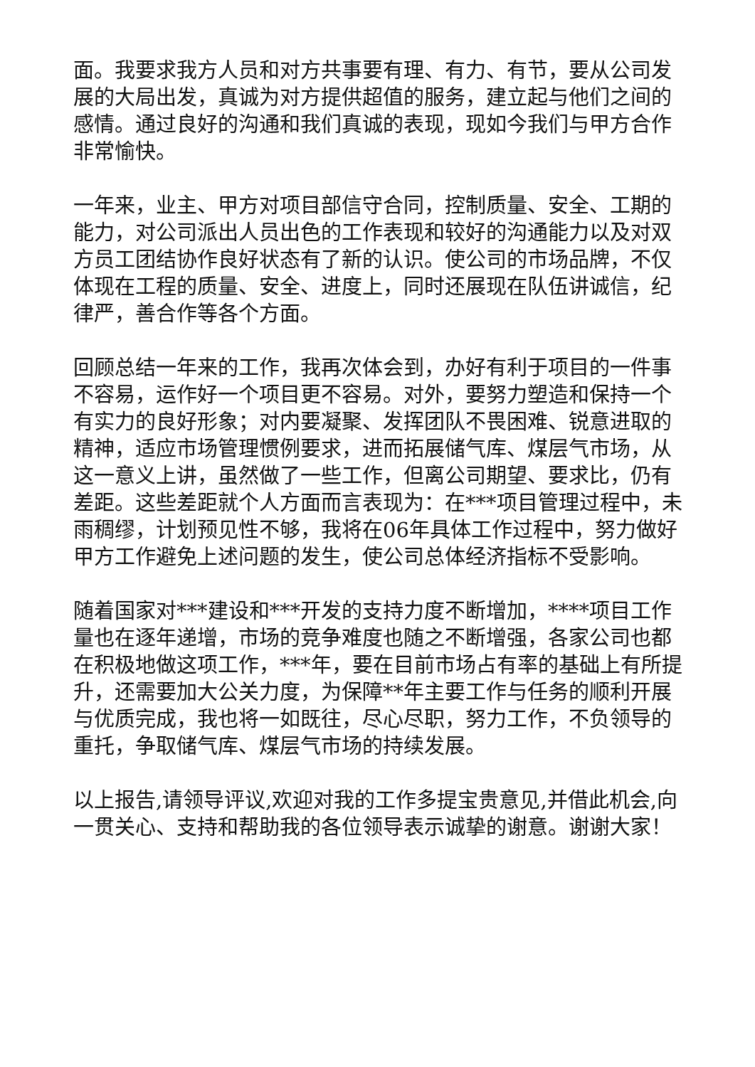面。我要求我方人员和对方共事要有理、有力、有节，要从公司发展的大局出发，真诚为对方提供超值的服务，建立起与他们之间的感情。通过良好的沟通和我们真诚的表现，现如今我们与甲方合作非常愉快。
一年来，业主、甲方对项目部信守合同，控制质量、安全、工期的能力，对公司派出人员出色的工作表现和较好的沟通能力以及对双方员工团结协作良好状态有了新的认识。使公司的市场品牌，不仅体现在工程的质量、安全、进度上，同时还展现在队伍讲诚信，纪律严，善合作等各个方面。
回顾总结一年来的工作，我再次体会到，办好有利于项目的一件事不容易，运作好一个项目更不容易。对外，要努力塑造和保持一个有实力的良好形象；对内要凝聚、发挥团队不畏困难、锐意进取的精神，适应市场管理惯例要求，进而拓展储气库、煤层气市场，从这一意义上讲，虽然做了一些工作，但离公司期望、要求比，仍有差距。这些差距就个人方面而言表现为：在***项目管理过程中，未雨稠缪，计划预见性不够，我将在06年具体工作过程中，努力做好甲方工作避免上述问题的发生，使公司总体经济指标不受影响。
随着国家对***建设和***开发的支持力度不断增加，****项目工作量也在逐年递增，市场的竞争难度也随之不断增强，各家公司也都在积极地做这项工作，***年，要在目前市场占有率的基础上有所提升，还需要加大公关力度，为保障**年主要工作与任务的顺利开展与优质完成，我也将一如既往，尽心尽职，努力工作，不负领导的重托，争取储气库、煤层气市场的持续发展。
以上报告,请领导评议,欢迎对我的工作多提宝贵意见,并借此机会,向一贯关心、支持和帮助我的各位领导表示诚挚的谢意。谢谢大家！